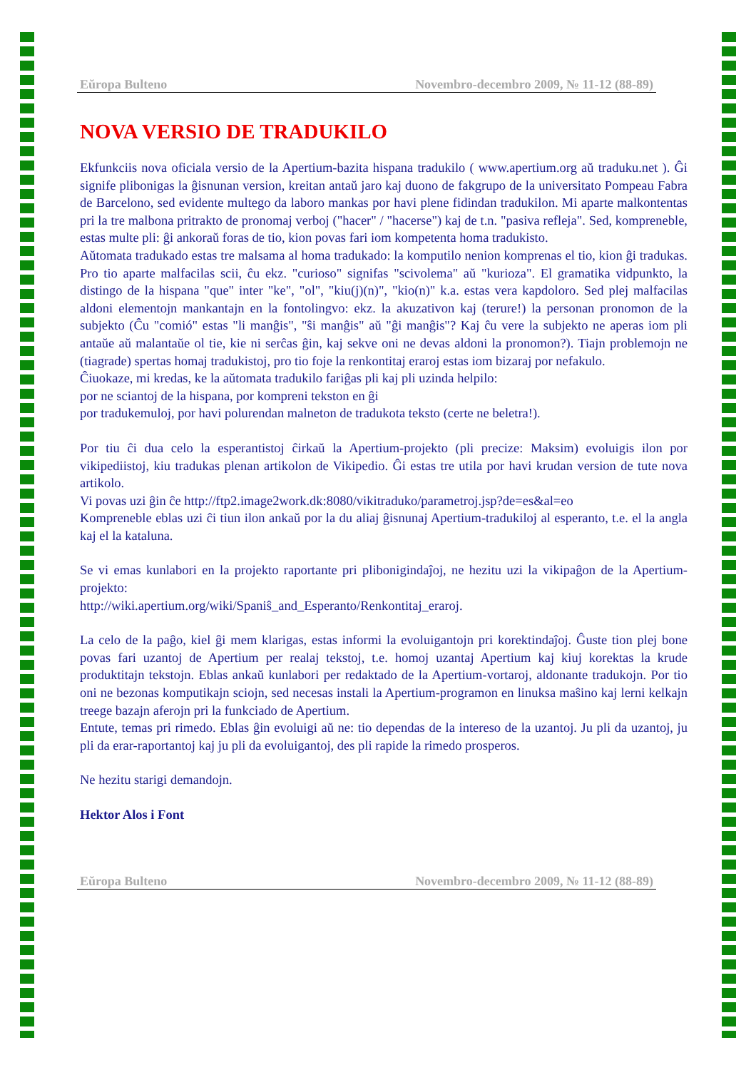Eŭropa Bulteno Novembro-decembro 2009, № 11-12 (88-89)
NOVA VERSIO DE TRADUKILO
Ekfunkciis nova oficiala versio de la Apertium-bazita hispana tradukilo ( www.apertium.org aŭ traduku.net ). Ĝi signife plibonigas la ĝisnunan version, kreitan antaŭ jaro kaj duono de fakgrupo de la universitato Pompeau Fabra de Barcelono, sed evidente multego da laboro mankas por havi plene fidindan tradukilon. Mi aparte malkontentas pri la tre malbona pritrakto de pronomaj verboj ("hacer" / "hacerse") kaj de t.n. "pasiva refleja". Sed, kompreneble, estas multe pli: ĝi ankoraŭ foras de tio, kion povas fari iom kompetenta homa tradukisto.
Aŭtomata tradukado estas tre malsama al homa tradukado: la komputilo nenion komprenas el tio, kion ĝi tradukas. Pro tio aparte malfacilas scii, ĉu ekz. "curioso" signifas "scivolema" aŭ "kurioza". El gramatika vidpunkto, la distingo de la hispana "que" inter "ke", "ol", "kiu(j)(n)", "kio(n)" k.a. estas vera kapdoloro. Sed plej malfacilas aldoni elementojn mankantajn en la fontolingvo: ekz. la akuzativon kaj (terure!) la personan pronomon de la subjekto (Ĉu "comió" estas "li manĝis", "ŝi manĝis" aŭ "ĝi manĝis"? Kaj ĉu vere la subjekto ne aperas iom pli antaŭe aŭ malantaŭe ol tie, kie ni serĉas ĝin, kaj sekve oni ne devas aldoni la pronomon?). Tiajn problemojn ne (tiagrade) spertas homaj tradukistoj, pro tio foje la renkontitaj eraroj estas iom bizaraj por nefakulo.
Ĉiuokaze, mi kredas, ke la aŭtomata tradukilo fariĝas pli kaj pli uzinda helpilo:
por ne sciantoj de la hispana, por kompreni tekston en ĝi
por tradukemuloj, por havi polurendan malneton de tradukota teksto (certe ne beletra!).
Por tiu ĉi dua celo la esperantistoj ĉirkaŭ la Apertium-projekto (pli precize: Maksim) evoluigis ilon por vikipediistoj, kiu tradukas plenan artikolon de Vikipedio. Ĝi estas tre utila por havi krudan version de tute nova artikolo.
Vi povas uzi ĝin ĉe http://ftp2.image2work.dk:8080/vikitraduko/parametroj.jsp?de=es&al=eo
Kompreneble eblas uzi ĉi tiun ilon ankaŭ por la du aliaj ĝisnunaj Apertium-tradukiloj al esperanto, t.e. el la angla kaj el la kataluna.
Se vi emas kunlabori en la projekto raportante pri plibonigindaĵoj, ne hezitu uzi la vikipaĝon de la Apertium-projekto:
http://wiki.apertium.org/wiki/Spaniŝ_and_Esperanto/Renkontitaj_eraroj.
La celo de la paĝo, kiel ĝi mem klarigas, estas informi la evoluigantojn pri korektindaĵoj. Ĝuste tion plej bone povas fari uzantoj de Apertium per realaj tekstoj, t.e. homoj uzantaj Apertium kaj kiuj korektas la krude produktitajn tekstojn. Eblas ankaŭ kunlabori per redaktado de la Apertium-vortaroj, aldonante tradukojn. Por tio oni ne bezonas komputikajn sciojn, sed necesas instali la Apertium-programon en linuksa maŝino kaj lerni kelkajn treege bazajn aferojn pri la funkciado de Apertium.
Entute, temas pri rimedo. Eblas ĝin evoluigi aŭ ne: tio dependas de la intereso de la uzantoj. Ju pli da uzantoj, ju pli da erar-raportantoj kaj ju pli da evoluigantoj, des pli rapide la rimedo prosperos.
Ne hezitu starigi demandojn.
Hektor Alos i Font
Eŭropa Bulteno Novembro-decembro 2009, № 11-12 (88-89)